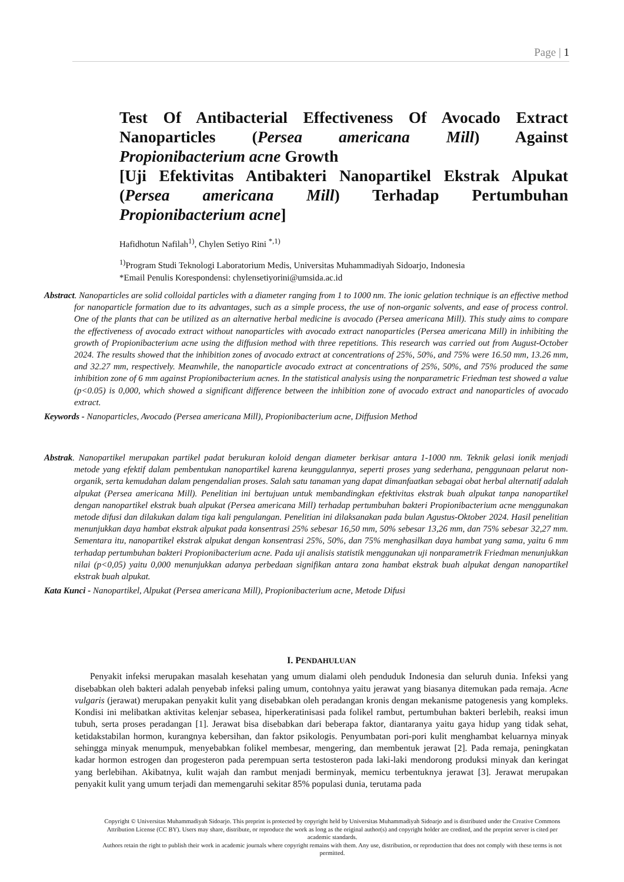Page | 1
Test Of Antibacterial Effectiveness Of Avocado Extract Nanoparticles (Persea americana Mill) Against Propionibacterium acne Growth
[Uji Efektivitas Antibakteri Nanopartikel Ekstrak Alpukat (Persea americana Mill) Terhadap Pertumbuhan Propionibacterium acne]
Hafidhotun Nafilah<sup>1)</sup>, Chylen Setiyo Rini <sup>*,1)</sup>
<sup>1)</sup> Program Studi Teknologi Laboratorium Medis, Universitas Muhammadiyah Sidoarjo, Indonesia
*Email Penulis Korespondensi: chylensetiyorini@umsida.ac.id
Abstract. Nanoparticles are solid colloidal particles with a diameter ranging from 1 to 1000 nm. The ionic gelation technique is an effective method for nanoparticle formation due to its advantages, such as a simple process, the use of non-organic solvents, and ease of process control. One of the plants that can be utilized as an alternative herbal medicine is avocado (Persea americana Mill). This study aims to compare the effectiveness of avocado extract without nanoparticles with avocado extract nanoparticles (Persea americana Mill) in inhibiting the growth of Propionibacterium acne using the diffusion method with three repetitions. This research was carried out from August-October 2024. The results showed that the inhibition zones of avocado extract at concentrations of 25%, 50%, and 75% were 16.50 mm, 13.26 mm, and 32.27 mm, respectively. Meanwhile, the nanoparticle avocado extract at concentrations of 25%, 50%, and 75% produced the same inhibition zone of 6 mm against Propionibacterium acnes. In the statistical analysis using the nonparametric Friedman test showed a value (p<0.05) is 0,000, which showed a significant difference between the inhibition zone of avocado extract and nanoparticles of avocado extract.
Keywords - Nanoparticles, Avocado (Persea americana Mill), Propionibacterium acne, Diffusion Method
Abstrak. Nanopartikel merupakan partikel padat berukuran koloid dengan diameter berkisar antara 1-1000 nm. Teknik gelasi ionik menjadi metode yang efektif dalam pembentukan nanopartikel karena keunggulannya, seperti proses yang sederhana, penggunaan pelarut non-organik, serta kemudahan dalam pengendalian proses. Salah satu tanaman yang dapat dimanfaatkan sebagai obat herbal alternatif adalah alpukat (Persea americana Mill). Penelitian ini bertujuan untuk membandingkan efektivitas ekstrak buah alpukat tanpa nanopartikel dengan nanopartikel ekstrak buah alpukat (Persea americana Mill) terhadap pertumbuhan bakteri Propionibacterium acne menggunakan metode difusi dan dilakukan dalam tiga kali pengulangan. Penelitian ini dilaksanakan pada bulan Agustus-Oktober 2024. Hasil penelitian menunjukkan daya hambat ekstrak alpukat pada konsentrasi 25% sebesar 16,50 mm, 50% sebesar 13,26 mm, dan 75% sebesar 32,27 mm. Sementara itu, nanopartikel ekstrak alpukat dengan konsentrasi 25%, 50%, dan 75% menghasilkan daya hambat yang sama, yaitu 6 mm terhadap pertumbuhan bakteri Propionibacterium acne. Pada uji analisis statistik menggunakan uji nonparametrik Friedman menunjukkan nilai (p<0,05) yaitu 0,000 menunjukkan adanya perbedaan signifikan antara zona hambat ekstrak buah alpukat dengan nanopartikel ekstrak buah alpukat.
Kata Kunci - Nanopartikel, Alpukat (Persea americana Mill), Propionibacterium acne, Metode Difusi
I. PENDAHULUAN
Penyakit infeksi merupakan masalah kesehatan yang umum dialami oleh penduduk Indonesia dan seluruh dunia. Infeksi yang disebabkan oleh bakteri adalah penyebab infeksi paling umum, contohnya yaitu jerawat yang biasanya ditemukan pada remaja. Acne vulgaris (jerawat) merupakan penyakit kulit yang disebabkan oleh peradangan kronis dengan mekanisme patogenesis yang kompleks. Kondisi ini melibatkan aktivitas kelenjar sebasea, hiperkeratinisasi pada folikel rambut, pertumbuhan bakteri berlebih, reaksi imun tubuh, serta proses peradangan [1]. Jerawat bisa disebabkan dari beberapa faktor, diantaranya yaitu gaya hidup yang tidak sehat, ketidakstabilan hormon, kurangnya kebersihan, dan faktor psikologis. Penyumbatan pori-pori kulit menghambat keluarnya minyak sehingga minyak menumpuk, menyebabkan folikel membesar, mengering, dan membentuk jerawat [2]. Pada remaja, peningkatan kadar hormon estrogen dan progesteron pada perempuan serta testosteron pada laki-laki mendorong produksi minyak dan keringat yang berlebihan. Akibatnya, kulit wajah dan rambut menjadi berminyak, memicu terbentuknya jerawat [3]. Jerawat merupakan penyakit kulit yang umum terjadi dan memengaruhi sekitar 85% populasi dunia, terutama pada
Copyright © Universitas Muhammadiyah Sidoarjo. This preprint is protected by copyright held by Universitas Muhammadiyah Sidoarjo and is distributed under the Creative Commons Attribution License (CC BY). Users may share, distribute, or reproduce the work as long as the original author(s) and copyright holder are credited, and the preprint server is cited per academic standards.
Authors retain the right to publish their work in academic journals where copyright remains with them. Any use, distribution, or reproduction that does not comply with these terms is not permitted.